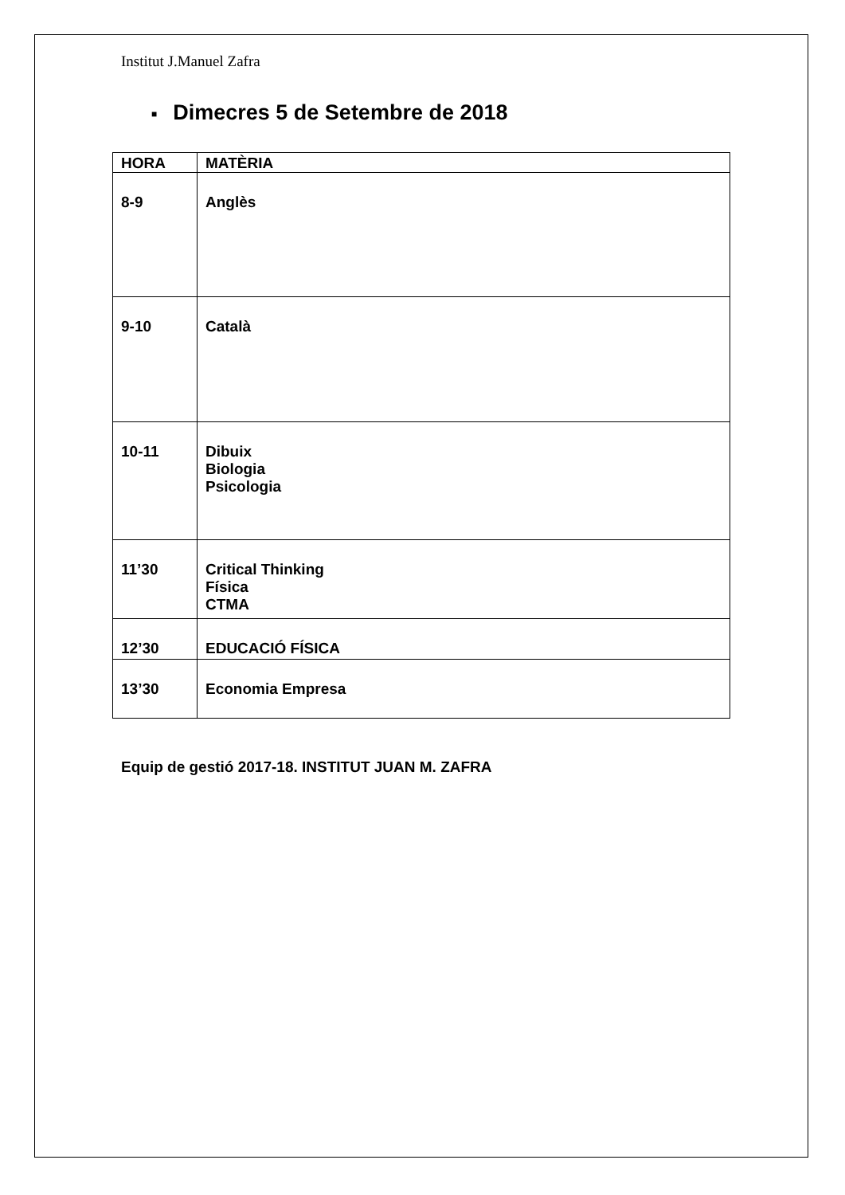Institut J.Manuel Zafra
■ Dimecres 5 de Setembre de 2018
| HORA | MATÈRIA |
| --- | --- |
| 8-9 | Anglès |
| 9-10 | Català |
| 10-11 | Dibuix Biologia Psicologia |
| 11’30 | Critical Thinking Física CTMA |
| 12’30 | EDUCACIÓ FÍSICA |
| 13’30 | Economia Empresa |
Equip de gestió 2017-18. INSTITUT JUAN M. ZAFRA